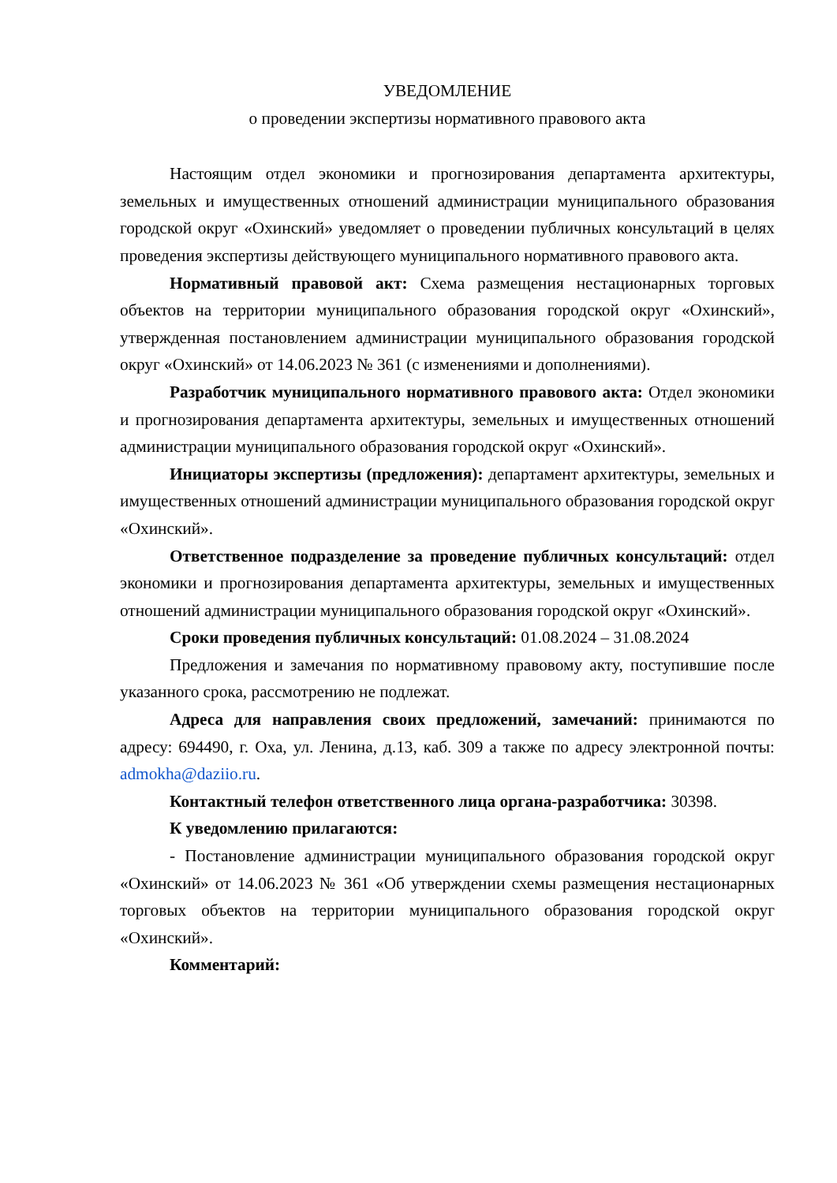УВЕДОМЛЕНИЕ
о проведении экспертизы нормативного правового акта
Настоящим отдел экономики и прогнозирования департамента архитектуры, земельных и имущественных отношений администрации муниципального образования городской округ «Охинский» уведомляет о проведении публичных консультаций в целях проведения экспертизы действующего муниципального нормативного правового акта.
Нормативный правовой акт: Схема размещения нестационарных торговых объектов на территории муниципального образования городской округ «Охинский», утвержденная постановлением администрации муниципального образования городской округ «Охинский» от 14.06.2023 № 361 (с изменениями и дополнениями).
Разработчик муниципального нормативного правового акта: Отдел экономики и прогнозирования департамента архитектуры, земельных и имущественных отношений администрации муниципального образования городской округ «Охинский».
Инициаторы экспертизы (предложения): департамент архитектуры, земельных и имущественных отношений администрации муниципального образования городской округ «Охинский».
Ответственное подразделение за проведение публичных консультаций: отдел экономики и прогнозирования департамента архитектуры, земельных и имущественных отношений администрации муниципального образования городской округ «Охинский».
Сроки проведения публичных консультаций: 01.08.2024 – 31.08.2024
Предложения и замечания по нормативному правовому акту, поступившие после указанного срока, рассмотрению не подлежат.
Адреса для направления своих предложений, замечаний: принимаются по адресу: 694490, г. Оха, ул. Ленина, д.13, каб. 309 а также по адресу электронной почты: admokha@daziio.ru.
Контактный телефон ответственного лица органа-разработчика: 30398.
К уведомлению прилагаются:
- Постановление администрации муниципального образования городской округ «Охинский» от 14.06.2023 № 361 «Об утверждении схемы размещения нестационарных торговых объектов на территории муниципального образования городской округ «Охинский».
Комментарий: